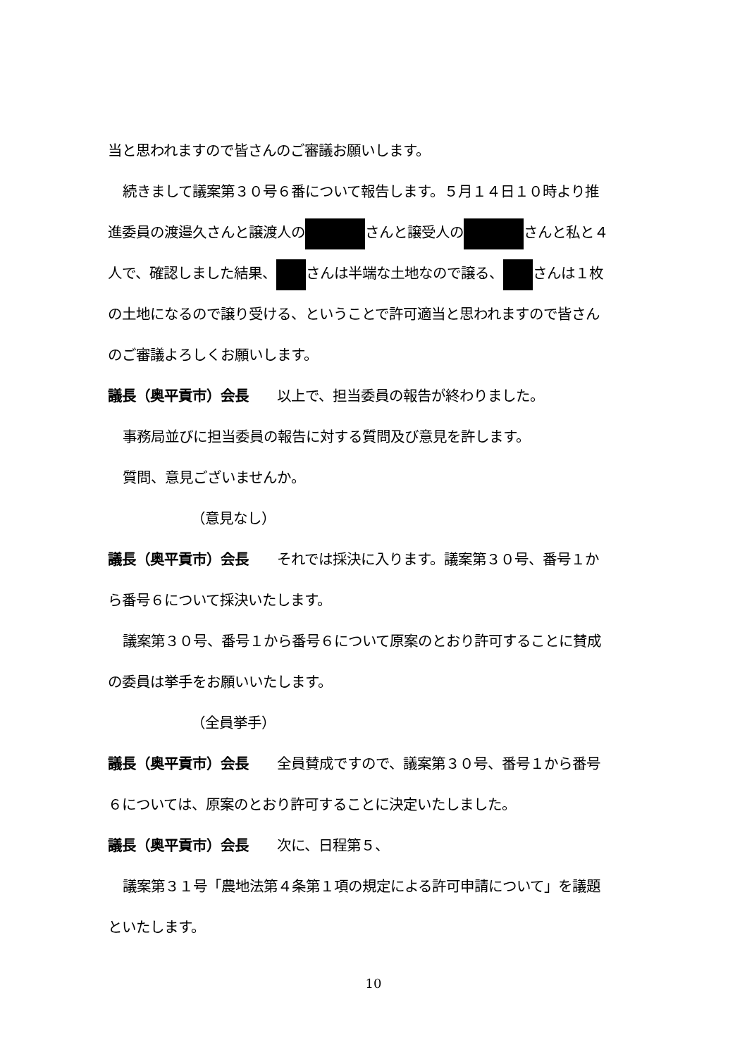当と思われますので皆さんのご審議お願いします。
続きまして議案第３０号６番について報告します。５月１４日１０時より推
進委員の渡邉久さんと譲渡人の さんと譲受人の さんと私と４
人で、確認しました結果、 さんは半端な土地なので譲る、 さんは１枚
の土地になるので譲り受ける、ということで許可適当と思われますので皆さん
のご審議よろしくお願いします。
議長（奥平貢市）会長　　以上で、担当委員の報告が終わりました。
事務局並びに担当委員の報告に対する質問及び意見を許します。
質問、意見ございませんか。
（意見なし）
議長（奥平貢市）会長　　それでは採決に入ります。議案第３０号、番号１か
ら番号６について採決いたします。
議案第３０号、番号１から番号６について原案のとおり許可することに賛成
の委員は挙手をお願いいたします。
（全員挙手）
議長（奥平貢市）会長　　全員賛成ですので、議案第３０号、番号１から番号
６については、原案のとおり許可することに決定いたしました。
議長（奥平貢市）会長　　次に、日程第５、
議案第３１号「農地法第４条第１項の規定による許可申請について」を議題
といたします。
10